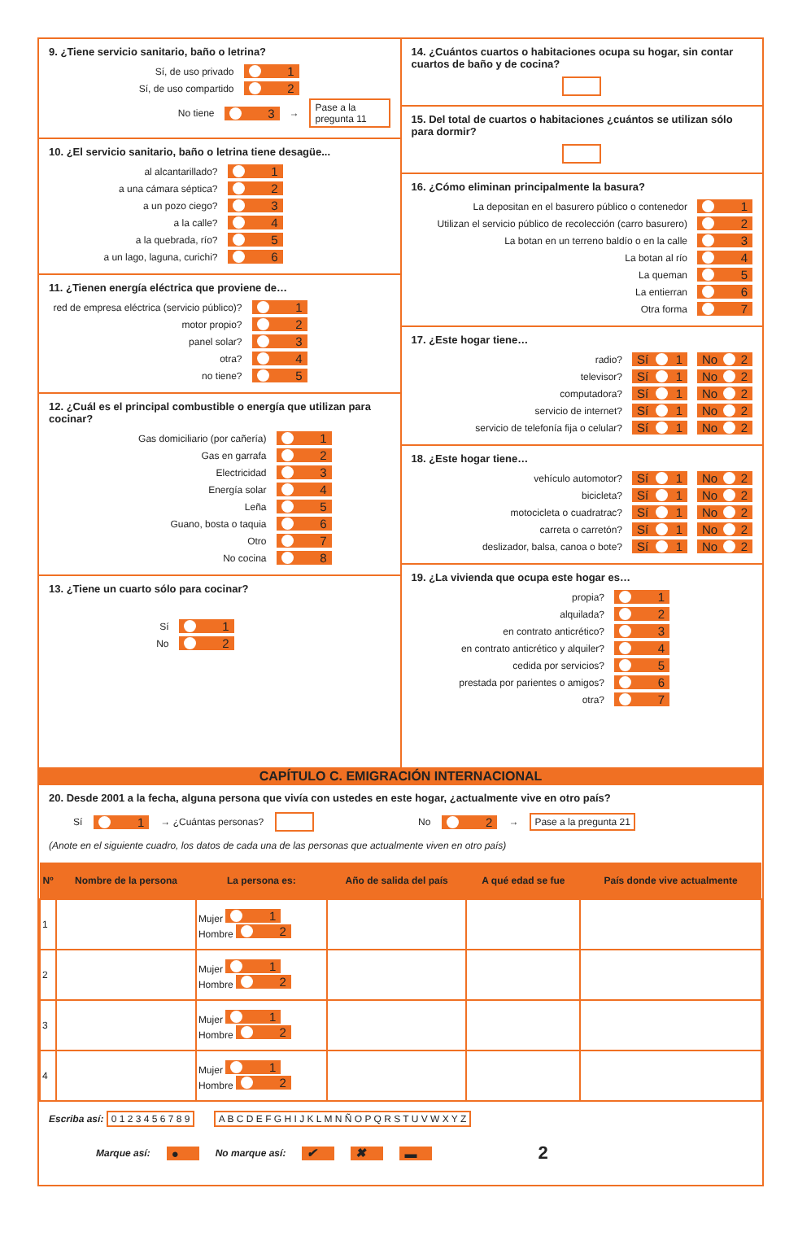9. ¿Tiene servicio sanitario, baño o letrina?
Sí, de uso privado 1
Sí, de uso compartido 2
No tiene 3 → Pase a la pregunta 11
10. ¿El servicio sanitario, baño o letrina tiene desagüe...
al alcantarillado? 1
a una cámara séptica? 2
a un pozo ciego? 3
a la calle? 4
a la quebrada, río? 5
a un lago, laguna, curichi? 6
11. ¿Tienen energía eléctrica que proviene de…
red de empresa eléctrica (servicio público)? 1
motor propio? 2
panel solar? 3
otra? 4
no tiene? 5
12. ¿Cuál es el principal combustible o energía que utilizan para cocinar?
Gas domiciliario (por cañería) 1
Gas en garrafa 2
Electricidad 3
Energía solar 4
Leña 5
Guano, bosta o taquia 6
Otro 7
No cocina 8
13. ¿Tiene un cuarto sólo para cocinar?
Sí 1
No 2
14. ¿Cuántos cuartos o habitaciones ocupa su hogar, sin contar cuartos de baño y de cocina?
15. Del total de cuartos o habitaciones ¿cuántos se utilizan sólo para dormir?
16. ¿Cómo eliminan principalmente la basura?
La depositan en el basurero público o contenedor 1
Utilizan el servicio público de recolección (carro basurero) 2
La botan en un terreno baldío o en la calle 3
La botan al río 4
La queman 5
La entierran 6
Otra forma 7
17. ¿Este hogar tiene…
radio? Sí 1 No 2
televisor? Sí 1 No 2
computadora? Sí 1 No 2
servicio de internet? Sí 1 No 2
servicio de telefonía fija o celular? Sí 1 No 2
18. ¿Este hogar tiene…
vehículo automotor? Sí 1 No 2
bicicleta? Sí 1 No 2
motocicleta o cuadratrac? Sí 1 No 2
carreta o carretón? Sí 1 No 2
deslizador, balsa, canoa o bote? Sí 1 No 2
19. ¿La vivienda que ocupa este hogar es…
propia? 1
alquilada? 2
en contrato anticrético? 3
en contrato anticrético y alquiler? 4
cedida por servicios? 5
prestada por parientes o amigos? 6
otra? 7
CAPÍTULO C. EMIGRACIÓN INTERNACIONAL
20. Desde 2001 a la fecha, alguna persona que vivía con ustedes en este hogar, ¿actualmente vive en otro país?
Sí 1 → ¿Cuántas personas? No 2 → Pase a la pregunta 21
(Anote en el siguiente cuadro, los datos de cada una de las personas que actualmente viven en otro país)
| Nº | Nombre de la persona | La persona es: | Año de salida del país | A qué edad se fue | País donde vive actualmente |
| --- | --- | --- | --- | --- | --- |
| 1 | | Mujer 1 Hombre 2 | | | |
| 2 | | Mujer 1 Hombre 2 | | | |
| 3 | | Mujer 1 Hombre 2 | | | |
| 4 | | Mujer 1 Hombre 2 | | | |
Escriba así: 0 1 2 3 4 5 6 7 8 9 A B C D E F G H I J K L M N Ñ O P Q R S T U V W X Y Z
Marque así: ● No marque así: ✔ ✖ ▬ 2